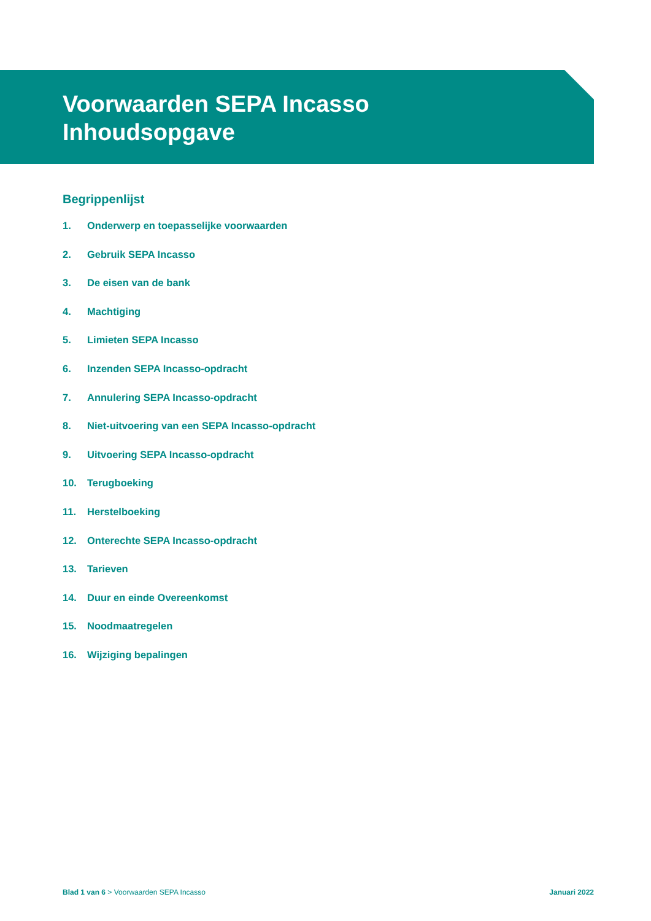Voorwaarden SEPA Incasso
Inhoudsopgave
Begrippenlijst
1. Onderwerp en toepasselijke voorwaarden
2. Gebruik SEPA Incasso
3. De eisen van de bank
4. Machtiging
5. Limieten SEPA Incasso
6. Inzenden SEPA Incasso-opdracht
7. Annulering SEPA Incasso-opdracht
8. Niet-uitvoering van een SEPA Incasso-opdracht
9. Uitvoering SEPA Incasso-opdracht
10. Terugboeking
11. Herstelboeking
12. Onterechte SEPA Incasso-opdracht
13. Tarieven
14. Duur en einde Overeenkomst
15. Noodmaatregelen
16. Wijziging bepalingen
Blad 1 van 6 > Voorwaarden SEPA Incasso
Januari 2022